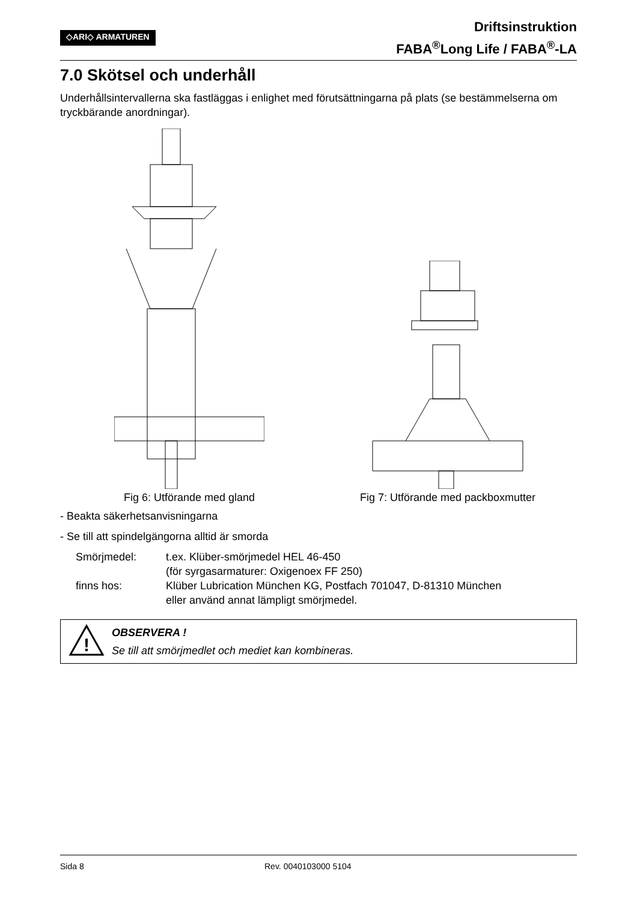◇ARI◇ ARMATUREN
Driftsinstruktion
FABA<sup>®</sup>Long Life / FABA<sup>®</sup>-LA
7.0 Skötsel och underhåll
Underhållsintervallerna ska fastläggas i enlighet med förutsättningarna på plats (se bestämmelserna om tryckbärande anordningar).
Fig 6: Utförande med gland Fig 7: Utförande med packboxmutter
- Beakta säkerhetsanvisningarna
- Se till att spindelgängorna alltid är smorda
Smörjmedel:
t.ex. Klüber-smörjmedel HEL 46-450
(för syrgasarmaturer: Oxigenoex FF 250)
finns hos:
Klüber Lubrication München KG, Postfach 701047, D-81310 München
eller använd annat lämpligt smörjmedel.
!
OBSERVERA !
Se till att smörjmedlet och mediet kan kombineras.
Sida 8 Rev. 0040103000 5104